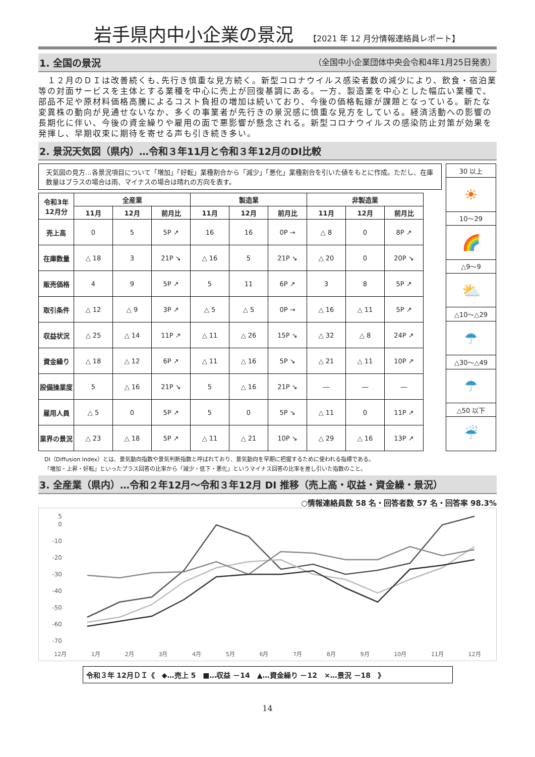岩手県内中小企業の景況 【2021 年 12 月分情報連絡員レポート】
1. 全国の景況 （全国中小企業団体中央会令和4年1月25日発表）
　１２月のＤＩは改善続くも､先行き慎重な見方続く。新型コロナウイルス感染者数の減少により、飲食・宿泊業等の対面サービスを主体とする業種を中心に売上が回復基調にある。一方、製造業を中心とした幅広い業種で、部品不足や原材料価格高騰によるコスト負担の増加は続いており、今後の価格転嫁が課題となっている。新たな変異株の動向が見通せないなか、多くの事業者が先行きの景況感に慎重な見方をしている。経済活動への影響の長期化に伴い、今後の資金繰りや雇用の面で悪影響が懸念される。新型コロナウイルスの感染防止対策が効果を発揮し、早期収束に期待を寄せる声も引き続き多い。
2. 景況天気図（県内）…令和３年11月と令和３年12月のDI比較
天気図の見方…各景況項目について「増加」「好転」業種割合から「減少」「悪化」業種割合を引いた値をもとに作成。ただし、在庫数量はプラスの場合は雨、マイナスの場合は晴れの方向を表す。
| 令和3年 12月分 | 全産業 | | | 製造業 | | | 非製造業 | | |
| --- | --- | --- | --- | --- | --- | --- | --- | --- | --- |
| | 11月 | 12月 | 前月比 | 11月 | 12月 | 前月比 | 11月 | 12月 | 前月比 |
| 売上高 | 0 | 5 | 5P ↗ | 16 | 16 | 0P → | △ 8 | 0 | 8P ↗ |
| 在庫数量 | △ 18 | 3 | 21P ↘ | △ 16 | 5 | 21P ↘ | △ 20 | 0 | 20P ↘ |
| 販売価格 | 4 | 9 | 5P ↗ | 5 | 11 | 6P ↗ | 3 | 8 | 5P ↗ |
| 取引条件 | △ 12 | △ 9 | 3P ↗ | △ 5 | △ 5 | 0P → | △ 16 | △ 11 | 5P ↗ |
| 収益状況 | △ 25 | △ 14 | 11P ↗ | △ 11 | △ 26 | 15P ↘ | △ 32 | △ 8 | 24P ↗ |
| 資金繰り | △ 18 | △ 12 | 6P ↗ | △ 11 | △ 16 | 5P ↘ | △ 21 | △ 11 | 10P ↗ |
| 設備操業度 | 5 | △ 16 | 21P ↘ | 5 | △ 16 | 21P ↘ | ― | ― | ― |
| 雇用人員 | △ 5 | 0 | 5P ↗ | 5 | 0 | 5P ↘ | △ 11 | 0 | 11P ↗ |
| 業界の景況 | △ 23 | △ 18 | 5P ↗ | △ 11 | △ 21 | 10P ↘ | △ 29 | △ 16 | 13P ↗ |
| 30 以上 |
| ☀ |
| 10～29 |
| 🌈 |
| △9～9 |
| ⛅ |
| △10～△29 |
| ☂ |
| △30～△49 |
| ☂ |
| △50 以下 |
| ☔ |
DI（Diffusion Index）とは、景気動向指数や景気判断指数と呼ばれており、景気動向を早期に把握するために使われる指標である。
「増加・上昇・好転」といったプラス回答の比率から「減少・低下・悪化」というマイナス回答の比率を差し引いた指数のこと。
3. 全産業（県内）…令和２年12月～令和３年12月 DI 推移（売上高・収益・資金繰・景況）
○情報連絡員数 58 名・回答者数 57 名・回答率 98.3%
5
0
-10
-20
-30
-40
-50
-60
-70
12月 1月 2月 3月 4月 5月 6月 7月 8月 9月 10月 11月 12月
令和３年 12月ＤＩ《　◆…売上 5　■…収益 －14　▲…資金繰り －12　×…景況 －18　》
14